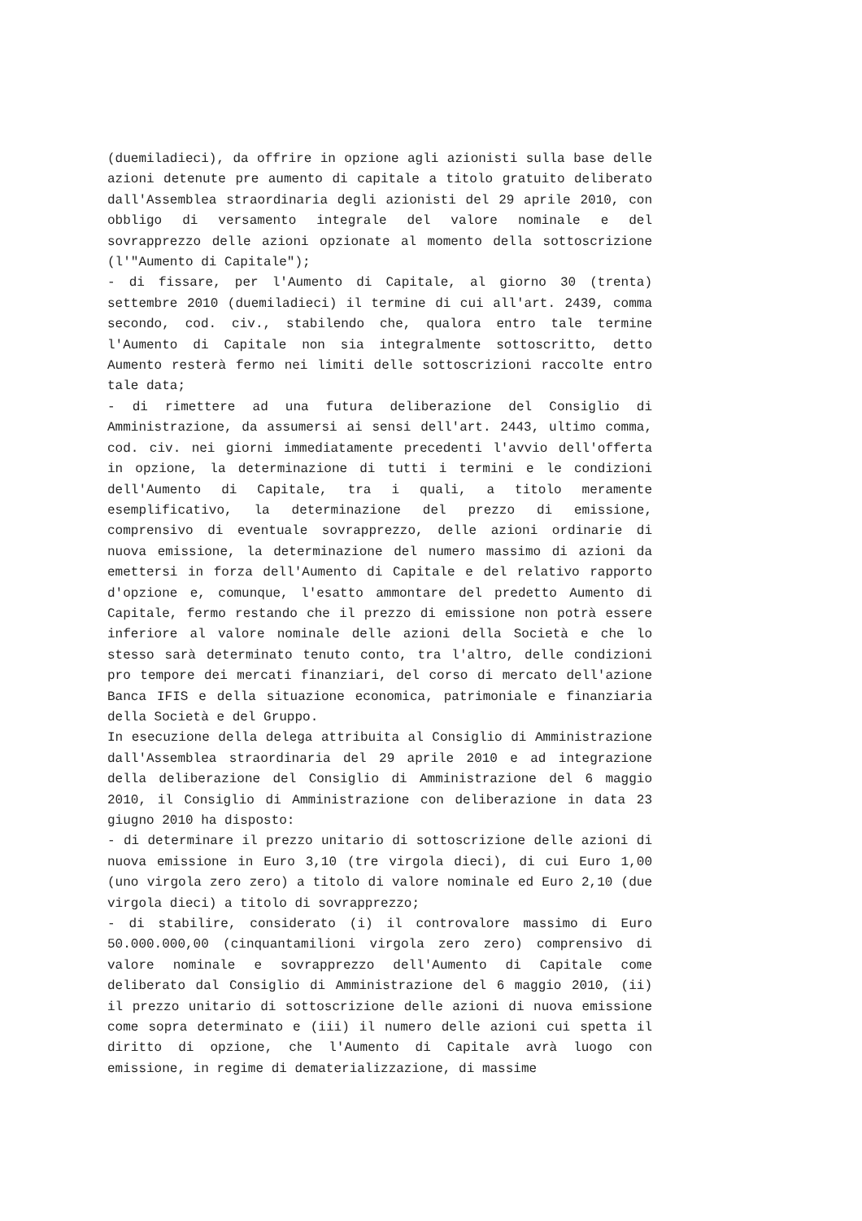(duemiladieci), da offrire in opzione agli azionisti sulla base delle azioni detenute pre aumento di capitale a titolo gratuito deliberato dall'Assemblea straordinaria degli azionisti del 29 aprile 2010, con obbligo di versamento integrale del valore nominale e del sovrapprezzo delle azioni opzionate al momento della sottoscrizione (l'"Aumento di Capitale");
- di fissare, per l'Aumento di Capitale, al giorno 30 (trenta) settembre 2010 (duemiladieci) il termine di cui all'art. 2439, comma secondo, cod. civ., stabilendo che, qualora entro tale termine l'Aumento di Capitale non sia integralmente sottoscritto, detto Aumento resterà fermo nei limiti delle sottoscrizioni raccolte entro tale data;
- di rimettere ad una futura deliberazione del Consiglio di Amministrazione, da assumersi ai sensi dell'art. 2443, ultimo comma, cod. civ. nei giorni immediatamente precedenti l'avvio dell'offerta in opzione, la determinazione di tutti i termini e le condizioni dell'Aumento di Capitale, tra i quali, a titolo meramente esemplificativo, la determinazione del prezzo di emissione, comprensivo di eventuale sovrapprezzo, delle azioni ordinarie di nuova emissione, la determinazione del numero massimo di azioni da emettersi in forza dell'Aumento di Capitale e del relativo rapporto d'opzione e, comunque, l'esatto ammontare del predetto Aumento di Capitale, fermo restando che il prezzo di emissione non potrà essere inferiore al valore nominale delle azioni della Società e che lo stesso sarà determinato tenuto conto, tra l'altro, delle condizioni pro tempore dei mercati finanziari, del corso di mercato dell'azione Banca IFIS e della situazione economica, patrimoniale e finanziaria della Società e del Gruppo.
In esecuzione della delega attribuita al Consiglio di Amministrazione dall'Assemblea straordinaria del 29 aprile 2010 e ad integrazione della deliberazione del Consiglio di Amministrazione del 6 maggio 2010, il Consiglio di Amministrazione con deliberazione in data 23 giugno 2010 ha disposto:
- di determinare il prezzo unitario di sottoscrizione delle azioni di nuova emissione in Euro 3,10 (tre virgola dieci), di cui Euro 1,00 (uno virgola zero zero) a titolo di valore nominale ed Euro 2,10 (due virgola dieci) a titolo di sovrapprezzo;
- di stabilire, considerato (i) il controvalore massimo di Euro 50.000.000,00 (cinquantamilioni virgola zero zero) comprensivo di valore nominale e sovrapprezzo dell'Aumento di Capitale come deliberato dal Consiglio di Amministrazione del 6 maggio 2010, (ii) il prezzo unitario di sottoscrizione delle azioni di nuova emissione come sopra determinato e (iii) il numero delle azioni cui spetta il diritto di opzione, che l'Aumento di Capitale avrà luogo con emissione, in regime di dematerializzazione, di massime